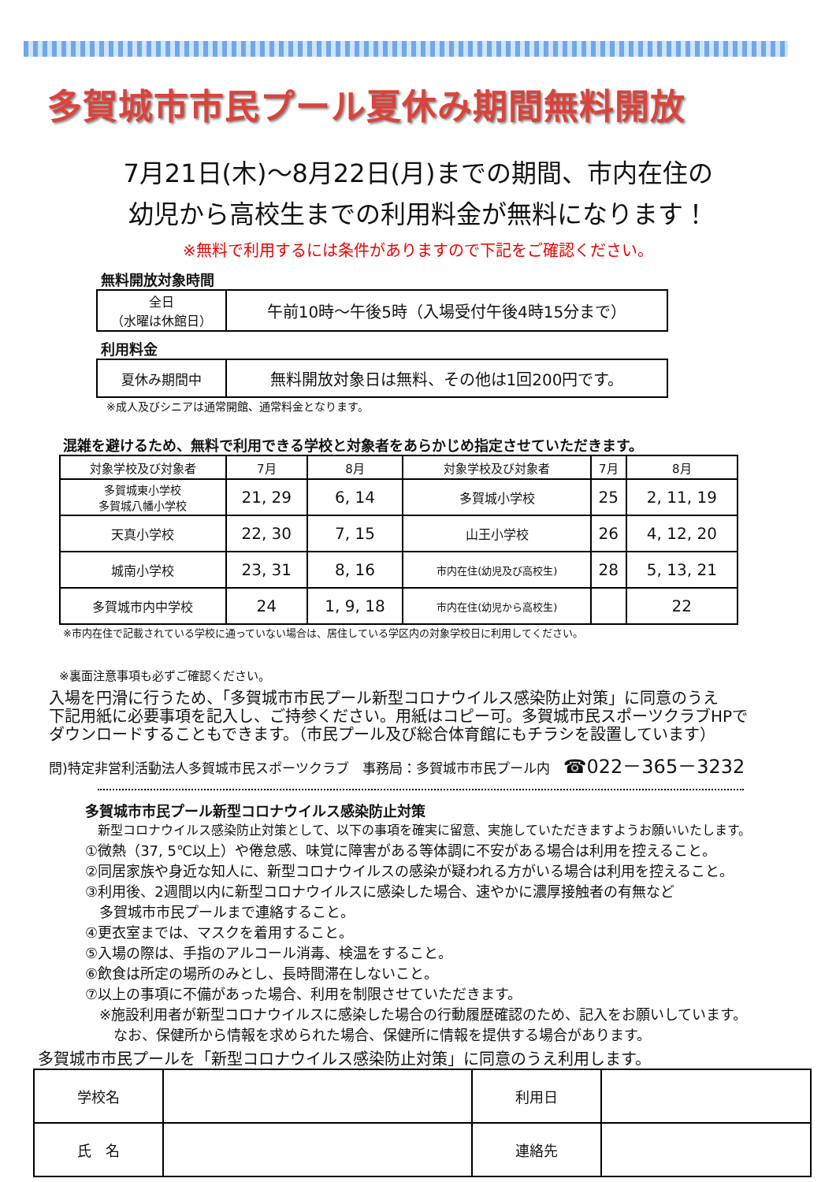多賀城市市民プール夏休み期間無料開放
7月21日(木)～8月22日(月)までの期間、市内在住の
幼児から高校生までの利用料金が無料になります！
※無料で利用するには条件がありますので下記をご確認ください。
無料開放対象時間
| 全日 （水曜は休館日） | 午前10時～午後5時（入場受付午後4時15分まで） |
利用料金
| 夏休み期間中 | 無料開放対象日は無料、その他は1回200円です。 |
※成人及びシニアは通常開館、通常料金となります。
混雑を避けるため、無料で利用できる学校と対象者をあらかじめ指定させていただきます。
| 対象学校及び対象者 | 7月 | 8月 | 対象学校及び対象者 | 7月 | 8月 |
| --- | --- | --- | --- | --- | --- |
| 多賀城東小学校 多賀城八幡小学校 | 21, 29 | 6, 14 | 多賀城小学校 | 25 | 2, 11, 19 |
| 天真小学校 | 22, 30 | 7, 15 | 山王小学校 | 26 | 4, 12, 20 |
| 城南小学校 | 23, 31 | 8, 16 | 市内在住(幼児及び高校生) | 28 | 5, 13, 21 |
| 多賀城市内中学校 | 24 | 1, 9, 18 | 市内在住(幼児から高校生) | | 22 |
※市内在住で記載されている学校に通っていない場合は、居住している学区内の対象学校日に利用してください。
※裏面注意事項も必ずご確認ください。
入場を円滑に行うため、「多賀城市市民プール新型コロナウイルス感染防止対策」に同意のうえ
下記用紙に必要事項を記入し、ご持参ください。用紙はコピー可。多賀城市民スポーツクラブHPで
ダウンロードすることもできます。（市民プール及び総合体育館にもチラシを設置しています）
問)特定非営利活動法人多賀城市民スポーツクラブ　事務局：多賀城市市民プール内　☎022－365－3232
多賀城市市民プール新型コロナウイルス感染防止対策
　新型コロナウイルス感染防止対策として、以下の事項を確実に留意、実施していただきますようお願いいたします。
①微熱（37, 5℃以上）や倦怠感、味覚に障害がある等体調に不安がある場合は利用を控えること。
②同居家族や身近な知人に、新型コロナウイルスの感染が疑われる方がいる場合は利用を控えること。
③利用後、2週間以内に新型コロナウイルスに感染した場合、速やかに濃厚接触者の有無など
　多賀城市市民プールまで連絡すること。
④更衣室までは、マスクを着用すること。
⑤入場の際は、手指のアルコール消毒、検温をすること。
⑥飲食は所定の場所のみとし、長時間滞在しないこと。
⑦以上の事項に不備があった場合、利用を制限させていただきます。
　※施設利用者が新型コロナウイルスに感染した場合の行動履歴確認のため、記入をお願いしています。
　　なお、保健所から情報を求められた場合、保健所に情報を提供する場合があります。
多賀城市市民プールを「新型コロナウイルス感染防止対策」に同意のうえ利用します。
| 学校名 | | 利用日 | |
| 氏 名 | | 連絡先 | |